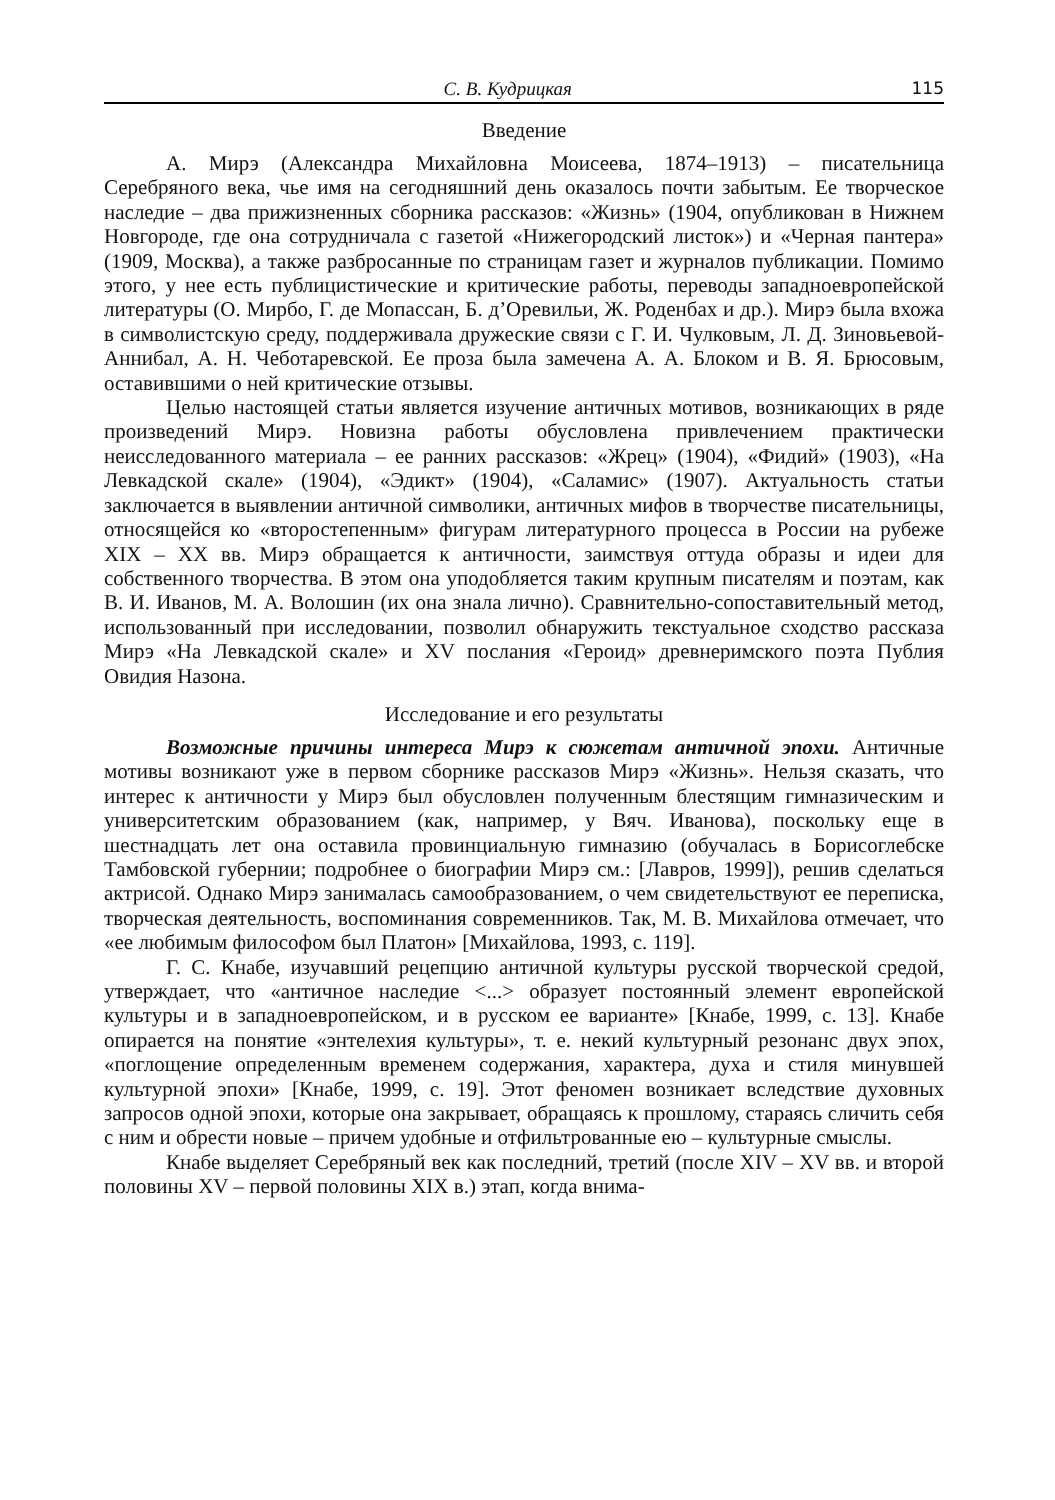С. В. Кудрицкая 115
Введение
А. Мирэ (Александра Михайловна Моисеева, 1874–1913) – писательница Серебряного века, чье имя на сегодняшний день оказалось почти забытым. Ее творческое наследие – два прижизненных сборника рассказов: «Жизнь» (1904, опубликован в Нижнем Новгороде, где она сотрудничала с газетой «Нижегородский листок») и «Черная пантера» (1909, Москва), а также разбросанные по страницам газет и журналов публикации. Помимо этого, у нее есть публицистические и критические работы, переводы западноевропейской литературы (О. Мирбо, Г. де Мопассан, Б. д’Оревильи, Ж. Роденбах и др.). Мирэ была вхожа в символистскую среду, поддерживала дружеские связи с Г. И. Чулковым, Л. Д. Зиновьевой-Аннибал, А. Н. Чеботаревской. Ее проза была замечена А. А. Блоком и В. Я. Брюсовым, оставившими о ней критические отзывы.
Целью настоящей статьи является изучение античных мотивов, возникающих в ряде произведений Мирэ. Новизна работы обусловлена привлечением практически неисследованного материала – ее ранних рассказов: «Жрец» (1904), «Фидий» (1903), «На Левкадской скале» (1904), «Эдикт» (1904), «Саламис» (1907). Актуальность статьи заключается в выявлении античной символики, античных мифов в творчестве писательницы, относящейся ко «второстепенным» фигурам литературного процесса в России на рубеже XIX – XX вв. Мирэ обращается к античности, заимствуя оттуда образы и идеи для собственного творчества. В этом она уподобляется таким крупным писателям и поэтам, как В. И. Иванов, М. А. Волошин (их она знала лично). Сравнительно-сопоставительный метод, использованный при исследовании, позволил обнаружить текстуальное сходство рассказа Мирэ «На Левкадской скале» и XV послания «Героид» древнеримского поэта Публия Овидия Назона.
Исследование и его результаты
Возможные причины интереса Мирэ к сюжетам античной эпохи. Античные мотивы возникают уже в первом сборнике рассказов Мирэ «Жизнь». Нельзя сказать, что интерес к античности у Мирэ был обусловлен полученным блестящим гимназическим и университетским образованием (как, например, у Вяч. Иванова), поскольку еще в шестнадцать лет она оставила провинциальную гимназию (обучалась в Борисоглебске Тамбовской губернии; подробнее о биографии Мирэ см.: [Лавров, 1999]), решив сделаться актрисой. Однако Мирэ занималась самообразованием, о чем свидетельствуют ее переписка, творческая деятельность, воспоминания современников. Так, М. В. Михайлова отмечает, что «ее любимым философом был Платон» [Михайлова, 1993, с. 119].
Г. С. Кнабе, изучавший рецепцию античной культуры русской творческой средой, утверждает, что «античное наследие <...> образует постоянный элемент европейской культуры и в западноевропейском, и в русском ее варианте» [Кнабе, 1999, с. 13]. Кнабе опирается на понятие «энтелехия культуры», т. е. некий культурный резонанс двух эпох, «поглощение определенным временем содержания, характера, духа и стиля минувшей культурной эпохи» [Кнабе, 1999, с. 19]. Этот феномен возникает вследствие духовных запросов одной эпохи, которые она закрывает, обращаясь к прошлому, стараясь сличить себя с ним и обрести новые – причем удобные и отфильтрованные ею – культурные смыслы.
Кнабе выделяет Серебряный век как последний, третий (после XIV – XV вв. и второй половины XV – первой половины XIX в.) этап, когда внима-